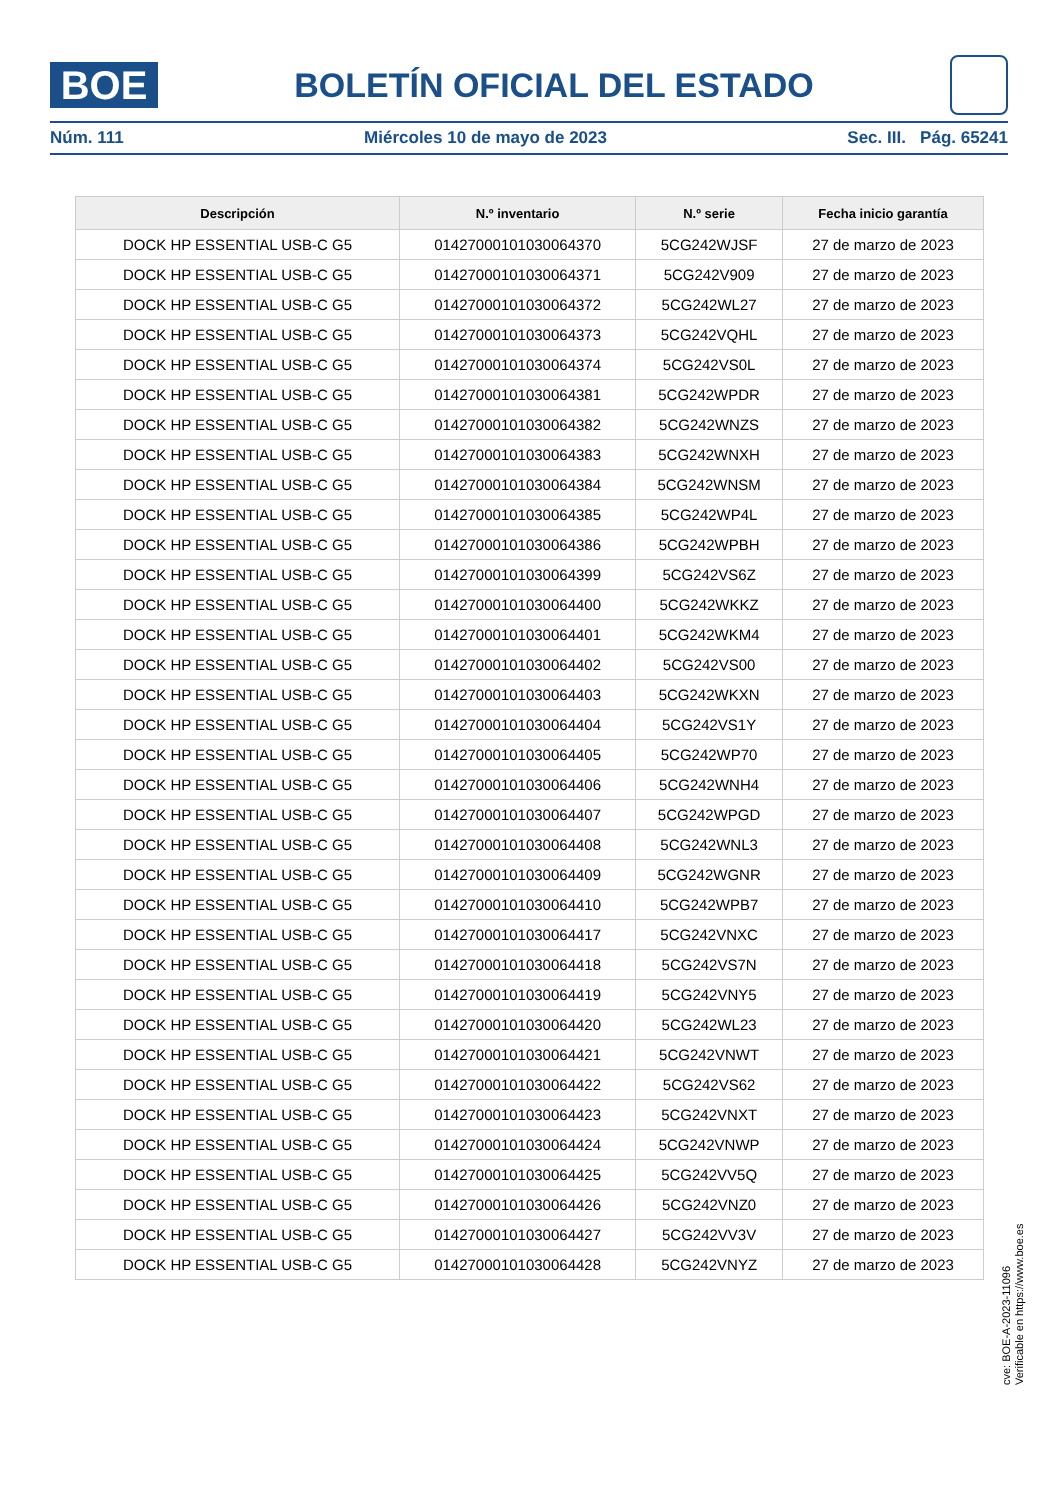BOE
BOLETÍN OFICIAL DEL ESTADO
Núm. 111 Miércoles 10 de mayo de 2023 Sec. III. Pág. 65241
| Descripción | N.º inventario | N.º serie | Fecha inicio garantía |
| --- | --- | --- | --- |
| DOCK HP ESSENTIAL USB-C G5 | 01427000101030064370 | 5CG242WJSF | 27 de marzo de 2023 |
| DOCK HP ESSENTIAL USB-C G5 | 01427000101030064371 | 5CG242V909 | 27 de marzo de 2023 |
| DOCK HP ESSENTIAL USB-C G5 | 01427000101030064372 | 5CG242WL27 | 27 de marzo de 2023 |
| DOCK HP ESSENTIAL USB-C G5 | 01427000101030064373 | 5CG242VQHL | 27 de marzo de 2023 |
| DOCK HP ESSENTIAL USB-C G5 | 01427000101030064374 | 5CG242VS0L | 27 de marzo de 2023 |
| DOCK HP ESSENTIAL USB-C G5 | 01427000101030064381 | 5CG242WPDR | 27 de marzo de 2023 |
| DOCK HP ESSENTIAL USB-C G5 | 01427000101030064382 | 5CG242WNZS | 27 de marzo de 2023 |
| DOCK HP ESSENTIAL USB-C G5 | 01427000101030064383 | 5CG242WNXH | 27 de marzo de 2023 |
| DOCK HP ESSENTIAL USB-C G5 | 01427000101030064384 | 5CG242WNSM | 27 de marzo de 2023 |
| DOCK HP ESSENTIAL USB-C G5 | 01427000101030064385 | 5CG242WP4L | 27 de marzo de 2023 |
| DOCK HP ESSENTIAL USB-C G5 | 01427000101030064386 | 5CG242WPBH | 27 de marzo de 2023 |
| DOCK HP ESSENTIAL USB-C G5 | 01427000101030064399 | 5CG242VS6Z | 27 de marzo de 2023 |
| DOCK HP ESSENTIAL USB-C G5 | 01427000101030064400 | 5CG242WKKZ | 27 de marzo de 2023 |
| DOCK HP ESSENTIAL USB-C G5 | 01427000101030064401 | 5CG242WKM4 | 27 de marzo de 2023 |
| DOCK HP ESSENTIAL USB-C G5 | 01427000101030064402 | 5CG242VS00 | 27 de marzo de 2023 |
| DOCK HP ESSENTIAL USB-C G5 | 01427000101030064403 | 5CG242WKXN | 27 de marzo de 2023 |
| DOCK HP ESSENTIAL USB-C G5 | 01427000101030064404 | 5CG242VS1Y | 27 de marzo de 2023 |
| DOCK HP ESSENTIAL USB-C G5 | 01427000101030064405 | 5CG242WP70 | 27 de marzo de 2023 |
| DOCK HP ESSENTIAL USB-C G5 | 01427000101030064406 | 5CG242WNH4 | 27 de marzo de 2023 |
| DOCK HP ESSENTIAL USB-C G5 | 01427000101030064407 | 5CG242WPGD | 27 de marzo de 2023 |
| DOCK HP ESSENTIAL USB-C G5 | 01427000101030064408 | 5CG242WNL3 | 27 de marzo de 2023 |
| DOCK HP ESSENTIAL USB-C G5 | 01427000101030064409 | 5CG242WGNR | 27 de marzo de 2023 |
| DOCK HP ESSENTIAL USB-C G5 | 01427000101030064410 | 5CG242WPB7 | 27 de marzo de 2023 |
| DOCK HP ESSENTIAL USB-C G5 | 01427000101030064417 | 5CG242VNXC | 27 de marzo de 2023 |
| DOCK HP ESSENTIAL USB-C G5 | 01427000101030064418 | 5CG242VS7N | 27 de marzo de 2023 |
| DOCK HP ESSENTIAL USB-C G5 | 01427000101030064419 | 5CG242VNY5 | 27 de marzo de 2023 |
| DOCK HP ESSENTIAL USB-C G5 | 01427000101030064420 | 5CG242WL23 | 27 de marzo de 2023 |
| DOCK HP ESSENTIAL USB-C G5 | 01427000101030064421 | 5CG242VNWT | 27 de marzo de 2023 |
| DOCK HP ESSENTIAL USB-C G5 | 01427000101030064422 | 5CG242VS62 | 27 de marzo de 2023 |
| DOCK HP ESSENTIAL USB-C G5 | 01427000101030064423 | 5CG242VNXT | 27 de marzo de 2023 |
| DOCK HP ESSENTIAL USB-C G5 | 01427000101030064424 | 5CG242VNWP | 27 de marzo de 2023 |
| DOCK HP ESSENTIAL USB-C G5 | 01427000101030064425 | 5CG242VV5Q | 27 de marzo de 2023 |
| DOCK HP ESSENTIAL USB-C G5 | 01427000101030064426 | 5CG242VNZ0 | 27 de marzo de 2023 |
| DOCK HP ESSENTIAL USB-C G5 | 01427000101030064427 | 5CG242VV3V | 27 de marzo de 2023 |
| DOCK HP ESSENTIAL USB-C G5 | 01427000101030064428 | 5CG242VNYZ | 27 de marzo de 2023 |
cve: BOE-A-2023-11096
Verificable en https://www.boe.es